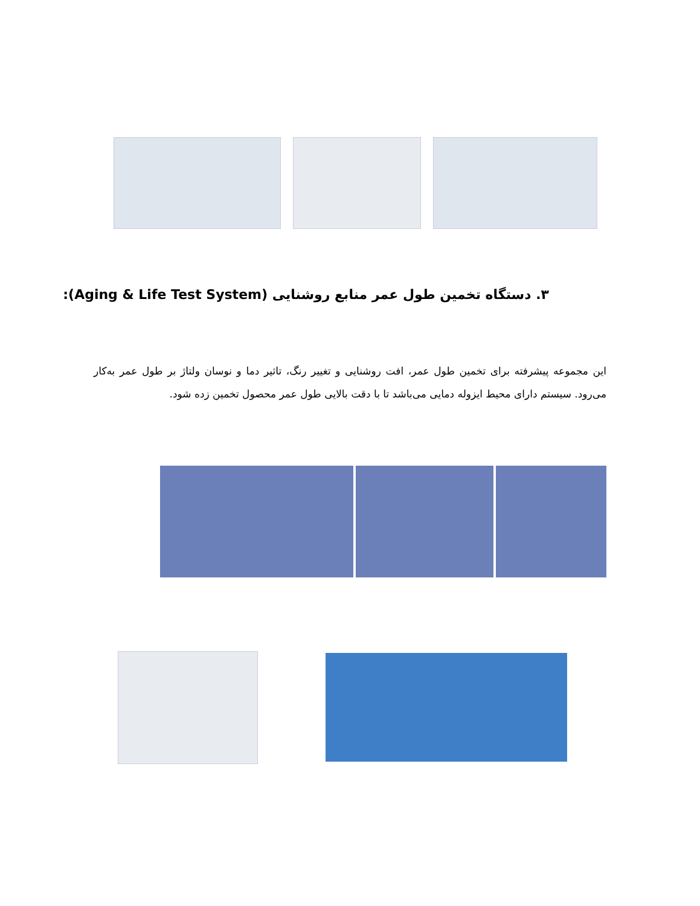۳. دستگاه تخمین طول عمر منابع روشنایی (Aging & Life Test System):
این مجموعه پیشرفته برای تخمین طول عمر، افت روشنایی و تغییر رنگ، تاثیر دما و نوسان ولتاژ بر طول عمر به‌کار می‌رود. سیستم دارای محیط ایزوله دمایی می‌باشد تا با دقت بالایی طول عمر محصول تخمین زده شود.